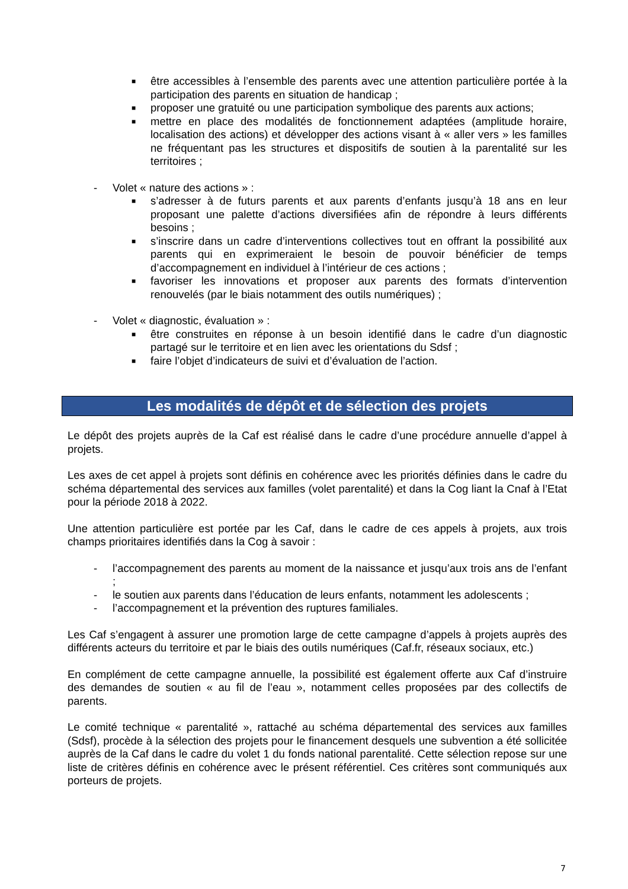■ être accessibles à l’ensemble des parents avec une attention particulière portée à la participation des parents en situation de handicap ;
■ proposer une gratuité ou une participation symbolique des parents aux actions;
■ mettre en place des modalités de fonctionnement adaptées (amplitude horaire, localisation des actions) et développer des actions visant à « aller vers » les familles ne fréquentant pas les structures et dispositifs de soutien à la parentalité sur les territoires ;
- Volet « nature des actions » :
■ s’adresser à de futurs parents et aux parents d’enfants jusqu’à 18 ans en leur proposant une palette d’actions diversifiées afin de répondre à leurs différents besoins ;
■ s’inscrire dans un cadre d’interventions collectives tout en offrant la possibilité aux parents qui en exprimeraient le besoin de pouvoir bénéficier de temps d’accompagnement en individuel à l’intérieur de ces actions ;
■ favoriser les innovations et proposer aux parents des formats d’intervention renouvelés (par le biais notamment des outils numériques) ;
- Volet « diagnostic, évaluation » :
■ être construites en réponse à un besoin identifié dans le cadre d’un diagnostic partagé sur le territoire et en lien avec les orientations du Sdsf ;
■ faire l’objet d’indicateurs de suivi et d’évaluation de l’action.
Les modalités de dépôt et de sélection des projets
Le dépôt des projets auprès de la Caf est réalisé dans le cadre d’une procédure annuelle d’appel à projets.
Les axes de cet appel à projets sont définis en cohérence avec les priorités définies dans le cadre du schéma départemental des services aux familles (volet parentalité) et dans la Cog liant la Cnaf à l’Etat pour la période 2018 à 2022.
Une attention particulière est portée par les Caf, dans le cadre de ces appels à projets, aux trois champs prioritaires identifiés dans la Cog à savoir :
- l’accompagnement des parents au moment de la naissance et jusqu’aux trois ans de l’enfant ;
- le soutien aux parents dans l’éducation de leurs enfants, notamment les adolescents ;
- l’accompagnement et la prévention des ruptures familiales.
Les Caf s’engagent à assurer une promotion large de cette campagne d’appels à projets auprès des différents acteurs du territoire et par le biais des outils numériques (Caf.fr, réseaux sociaux, etc.)
En complément de cette campagne annuelle, la possibilité est également offerte aux Caf d’instruire des demandes de soutien « au fil de l’eau », notamment celles proposées par des collectifs de parents.
Le comité technique « parentalité », rattaché au schéma départemental des services aux familles (Sdsf), procède à la sélection des projets pour le financement desquels une subvention a été sollicitée auprès de la Caf dans le cadre du volet 1 du fonds national parentalité. Cette sélection repose sur une liste de critères définis en cohérence avec le présent référentiel. Ces critères sont communiqués aux porteurs de projets.
7